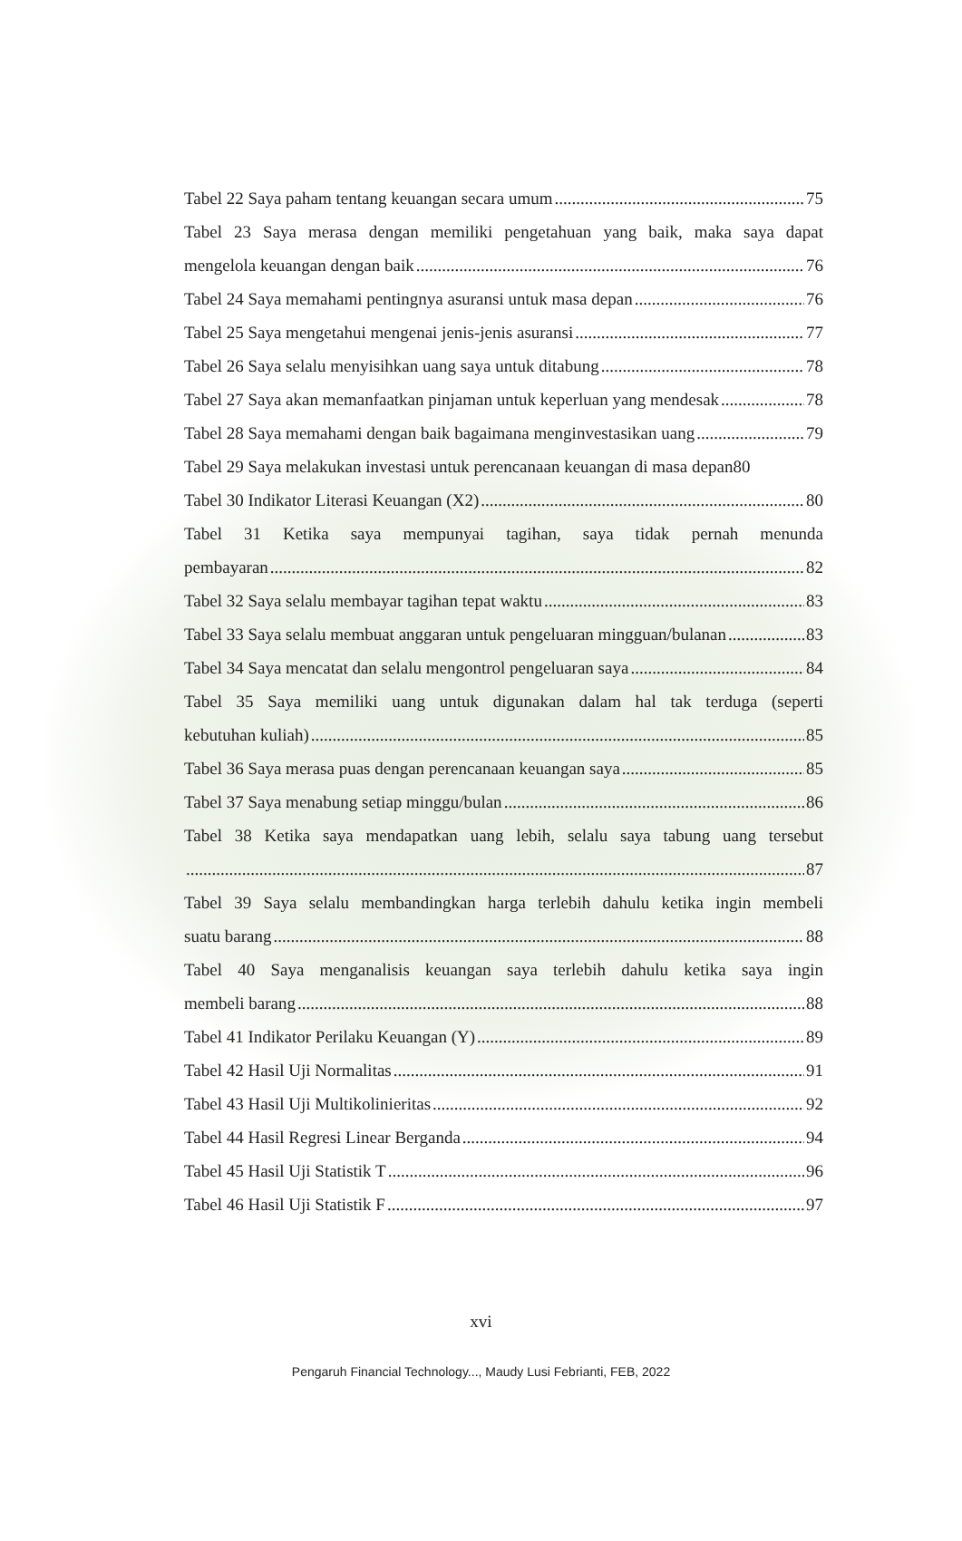Tabel 22 Saya paham tentang keuangan secara umum 75
Tabel 23 Saya merasa dengan memiliki pengetahuan yang baik, maka saya dapat
mengelola keuangan dengan baik 76
Tabel 24 Saya memahami pentingnya asuransi untuk masa depan 76
Tabel 25 Saya mengetahui mengenai jenis-jenis asuransi 77
Tabel 26 Saya selalu menyisihkan uang saya untuk ditabung 78
Tabel 27 Saya akan memanfaatkan pinjaman untuk keperluan yang mendesak 78
Tabel 28 Saya memahami dengan baik bagaimana menginvestasikan uang 79
Tabel 29 Saya melakukan investasi untuk perencanaan keuangan di masa depan 80
Tabel 30 Indikator Literasi Keuangan (X2) 80
Tabel 31 Ketika saya mempunyai tagihan, saya tidak pernah menunda
pembayaran 82
Tabel 32 Saya selalu membayar tagihan tepat waktu 83
Tabel 33 Saya selalu membuat anggaran untuk pengeluaran mingguan/bulanan 83
Tabel 34 Saya mencatat dan selalu mengontrol pengeluaran saya 84
Tabel 35 Saya memiliki uang untuk digunakan dalam hal tak terduga (seperti
kebutuhan kuliah) 85
Tabel 36 Saya merasa puas dengan perencanaan keuangan saya 85
Tabel 37 Saya menabung setiap minggu/bulan 86
Tabel 38 Ketika saya mendapatkan uang lebih, selalu saya tabung uang tersebut
87
Tabel 39 Saya selalu membandingkan harga terlebih dahulu ketika ingin membeli
suatu barang 88
Tabel 40 Saya menganalisis keuangan saya terlebih dahulu ketika saya ingin
membeli barang 88
Tabel 41 Indikator Perilaku Keuangan (Y) 89
Tabel 42 Hasil Uji Normalitas 91
Tabel 43 Hasil Uji Multikolinieritas 92
Tabel 44 Hasil Regresi Linear Berganda 94
Tabel 45 Hasil Uji Statistik T 96
Tabel 46 Hasil Uji Statistik F 97
xvi
Pengaruh Financial Technology..., Maudy Lusi Febrianti, FEB, 2022